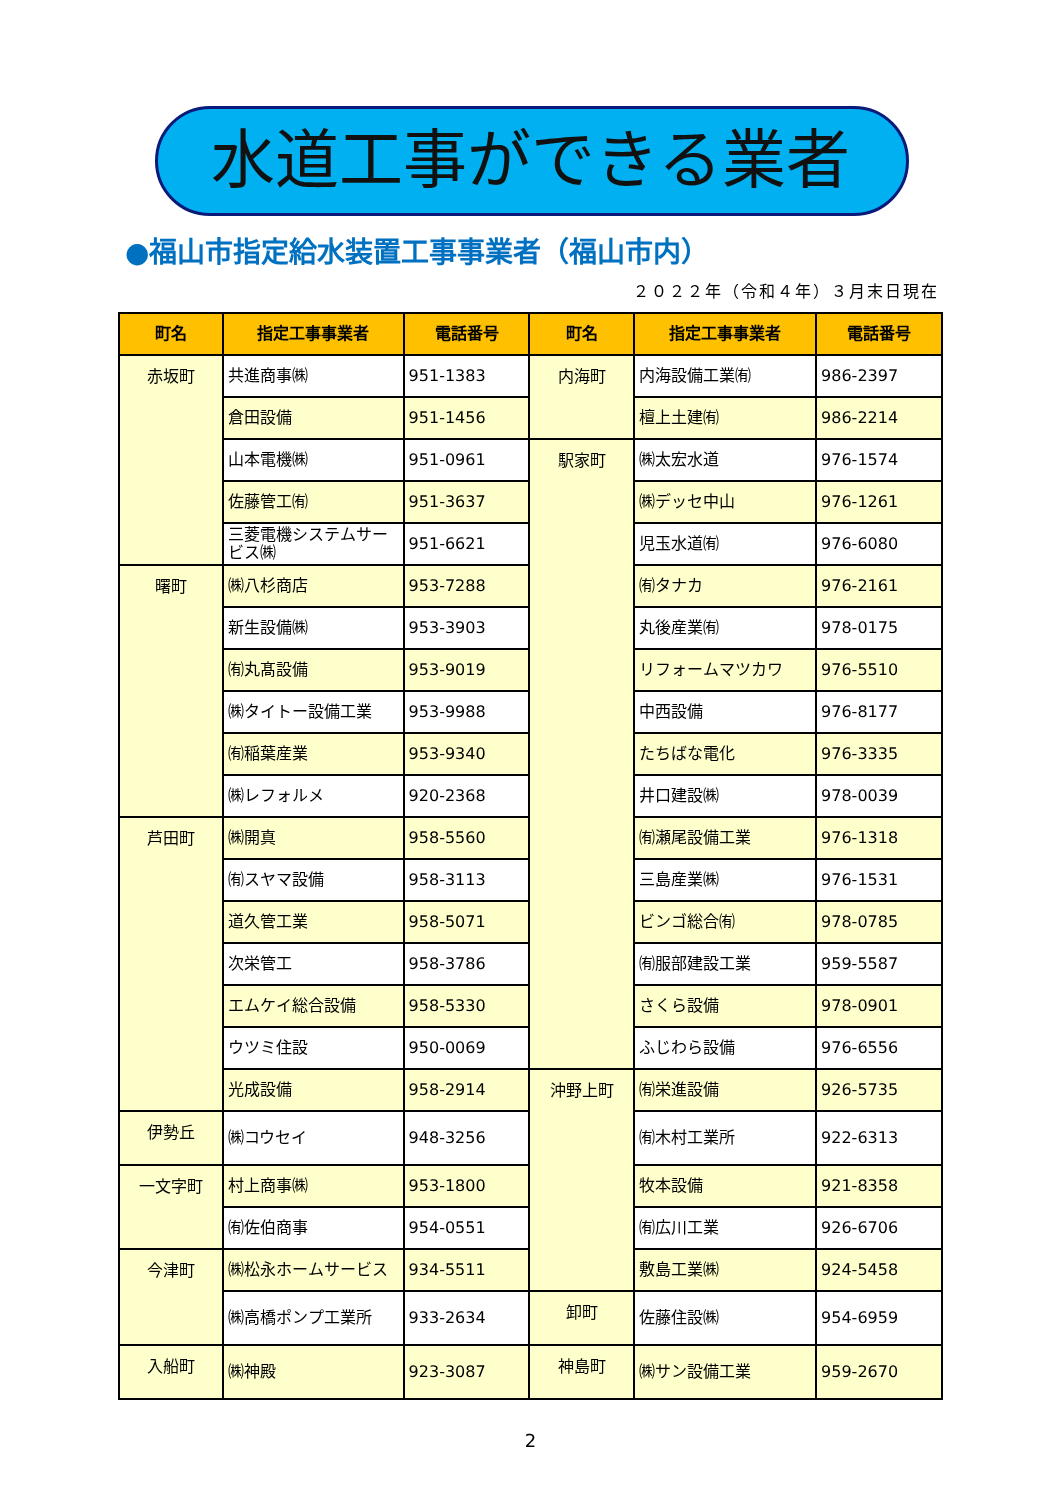水道工事ができる業者
●福山市指定給水装置工事事業者（福山市内）
２０２２年（令和４年）３月末日現在
| 町名 | 指定工事事業者 | 電話番号 | 町名 | 指定工事事業者 | 電話番号 |
| --- | --- | --- | --- | --- | --- |
| 赤坂町 | 共進商事㈱ | 951-1383 | 内海町 | 内海設備工業㈲ | 986-2397 |
| | 倉田設備 | 951-1456 | | 檀上土建㈲ | 986-2214 |
| | 山本電機㈱ | 951-0961 | 駅家町 | ㈱太宏水道 | 976-1574 |
| | 佐藤管工㈲ | 951-3637 | | ㈱デッセ中山 | 976-1261 |
| | 三菱電機システムサービス㈱ | 951-6621 | | 児玉水道㈲ | 976-6080 |
| 曙町 | ㈱八杉商店 | 953-7288 | | ㈲タナカ | 976-2161 |
| | 新生設備㈱ | 953-3903 | | 丸後産業㈲ | 978-0175 |
| | ㈲丸髙設備 | 953-9019 | | リフォームマツカワ | 976-5510 |
| | ㈱タイトー設備工業 | 953-9988 | | 中西設備 | 976-8177 |
| | ㈲稲葉産業 | 953-9340 | | たちばな電化 | 976-3335 |
| | ㈱レフォルメ | 920-2368 | | 井口建設㈱ | 978-0039 |
| 芦田町 | ㈱開真 | 958-5560 | | ㈲瀬尾設備工業 | 976-1318 |
| | ㈲スヤマ設備 | 958-3113 | | 三島産業㈱ | 976-1531 |
| | 道久管工業 | 958-5071 | | ビンゴ総合㈲ | 978-0785 |
| | 次栄管工 | 958-3786 | | ㈲服部建設工業 | 959-5587 |
| | エムケイ総合設備 | 958-5330 | | さくら設備 | 978-0901 |
| | ウツミ住設 | 950-0069 | | ふじわら設備 | 976-6556 |
| | 光成設備 | 958-2914 | 沖野上町 | ㈲栄進設備 | 926-5735 |
| 伊勢丘 | ㈱コウセイ | 948-3256 | | ㈲木村工業所 | 922-6313 |
| 一文字町 | 村上商事㈱ | 953-1800 | | 牧本設備 | 921-8358 |
| | ㈲佐伯商事 | 954-0551 | | ㈲広川工業 | 926-6706 |
| 今津町 | ㈱松永ホームサービス | 934-5511 | | 敷島工業㈱ | 924-5458 |
| | ㈱高橋ポンプ工業所 | 933-2634 | 卸町 | 佐藤住設㈱ | 954-6959 |
| 入船町 | ㈱神殿 | 923-3087 | 神島町 | ㈱サン設備工業 | 959-2670 |
2